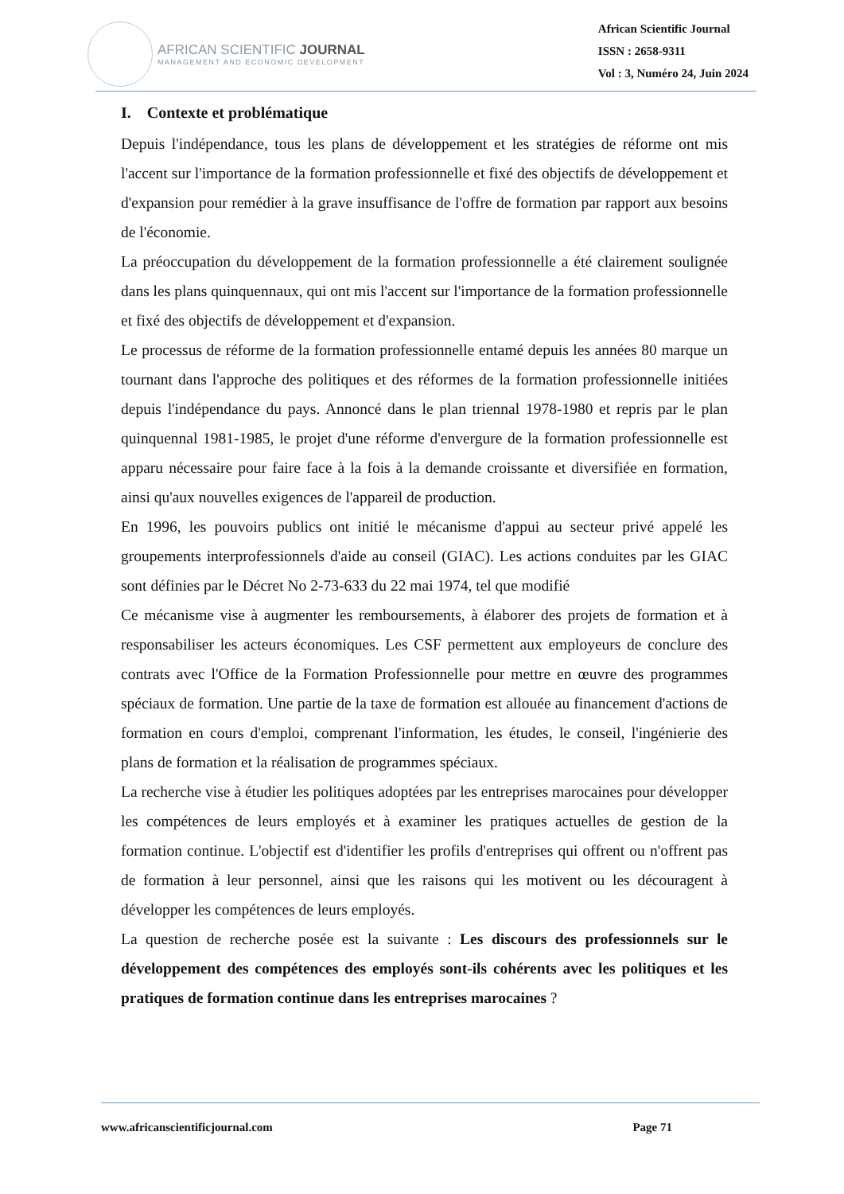AFRICAN SCIENTIFIC JOURNAL
MANAGEMENT AND ECONOMIC DEVELOPMENT
African Scientific Journal
ISSN : 2658-9311
Vol : 3, Numéro 24, Juin 2024
I. Contexte et problématique
Depuis l'indépendance, tous les plans de développement et les stratégies de réforme ont mis l'accent sur l'importance de la formation professionnelle et fixé des objectifs de développement et d'expansion pour remédier à la grave insuffisance de l'offre de formation par rapport aux besoins de l'économie.
La préoccupation du développement de la formation professionnelle a été clairement soulignée dans les plans quinquennaux, qui ont mis l'accent sur l'importance de la formation professionnelle et fixé des objectifs de développement et d'expansion.
Le processus de réforme de la formation professionnelle entamé depuis les années 80 marque un tournant dans l'approche des politiques et des réformes de la formation professionnelle initiées depuis l'indépendance du pays. Annoncé dans le plan triennal 1978-1980 et repris par le plan quinquennal 1981-1985, le projet d'une réforme d'envergure de la formation professionnelle est apparu nécessaire pour faire face à la fois à la demande croissante et diversifiée en formation, ainsi qu'aux nouvelles exigences de l'appareil de production.
En 1996, les pouvoirs publics ont initié le mécanisme d'appui au secteur privé appelé les groupements interprofessionnels d'aide au conseil (GIAC). Les actions conduites par les GIAC sont définies par le Décret No 2-73-633 du 22 mai 1974, tel que modifié
Ce mécanisme vise à augmenter les remboursements, à élaborer des projets de formation et à responsabiliser les acteurs économiques. Les CSF permettent aux employeurs de conclure des contrats avec l'Office de la Formation Professionnelle pour mettre en œuvre des programmes spéciaux de formation. Une partie de la taxe de formation est allouée au financement d'actions de formation en cours d'emploi, comprenant l'information, les études, le conseil, l'ingénierie des plans de formation et la réalisation de programmes spéciaux.
La recherche vise à étudier les politiques adoptées par les entreprises marocaines pour développer les compétences de leurs employés et à examiner les pratiques actuelles de gestion de la formation continue. L'objectif est d'identifier les profils d'entreprises qui offrent ou n'offrent pas de formation à leur personnel, ainsi que les raisons qui les motivent ou les découragent à développer les compétences de leurs employés.
La question de recherche posée est la suivante : Les discours des professionnels sur le développement des compétences des employés sont-ils cohérents avec les politiques et les pratiques de formation continue dans les entreprises marocaines ?
www.africanscientificjournal.com Page 71